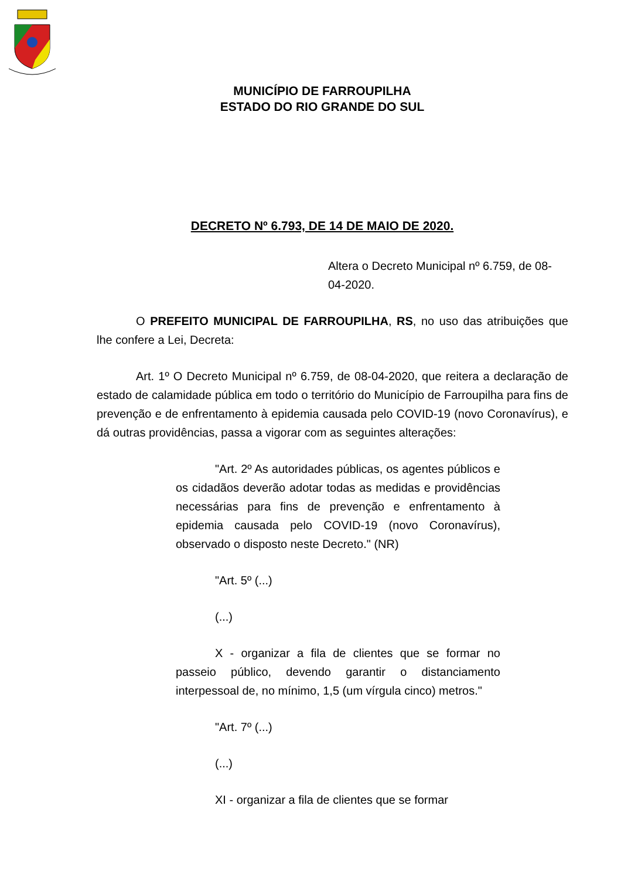MUNICÍPIO DE FARROUPILHA
ESTADO DO RIO GRANDE DO SUL
DECRETO Nº 6.793, DE 14 DE MAIO DE 2020.
Altera o Decreto Municipal nº 6.759, de 08-04-2020.
O PREFEITO MUNICIPAL DE FARROUPILHA, RS, no uso das atribuições que lhe confere a Lei, Decreta:
Art. 1º O Decreto Municipal nº 6.759, de 08-04-2020, que reitera a declaração de estado de calamidade pública em todo o território do Município de Farroupilha para fins de prevenção e de enfrentamento à epidemia causada pelo COVID-19 (novo Coronavírus), e dá outras providências, passa a vigorar com as seguintes alterações:
"Art. 2º As autoridades públicas, os agentes públicos e os cidadãos deverão adotar todas as medidas e providências necessárias para fins de prevenção e enfrentamento à epidemia causada pelo COVID-19 (novo Coronavírus), observado o disposto neste Decreto." (NR)
"Art. 5º (...)
(...)
X - organizar a fila de clientes que se formar no passeio público, devendo garantir o distanciamento interpessoal de, no mínimo, 1,5 (um vírgula cinco) metros."
"Art. 7º (...)
(...)
XI - organizar a fila de clientes que se formar